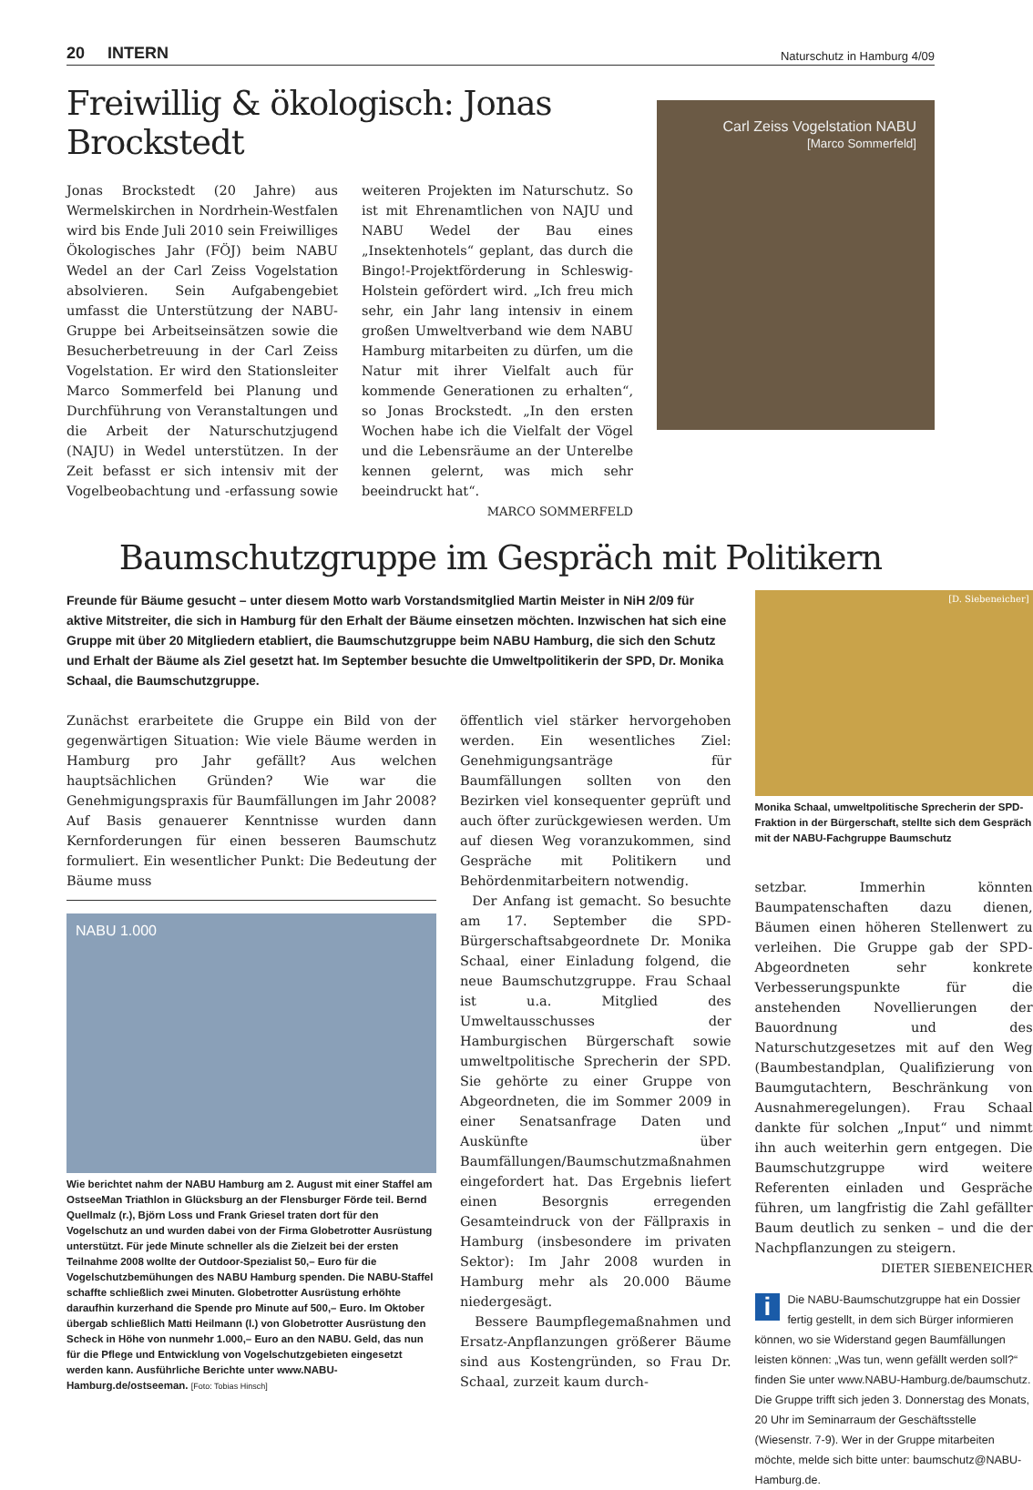20 INTERN Naturschutz in Hamburg 4/09
Freiwillig & ökologisch: Jonas Brockstedt
Jonas Brockstedt (20 Jahre) aus Wermelskirchen in Nordrhein-Westfalen wird bis Ende Juli 2010 sein Freiwilliges Ökologisches Jahr (FÖJ) beim NABU Wedel an der Carl Zeiss Vogelstation absolvieren. Sein Aufgabengebiet umfasst die Unterstützung der NABU-Gruppe bei Arbeitseinsätzen sowie die Besucherbetreuung in der Carl Zeiss Vogelstation. Er wird den Stationsleiter Marco Sommerfeld bei Planung und Durchführung von Veranstaltungen und die Arbeit der Naturschutzjugend (NAJU) in Wedel unterstützen. In der Zeit befasst er sich intensiv mit der Vogelbeobachtung und -erfassung sowie weiteren Projekten im Naturschutz. So ist mit Ehrenamtlichen von NAJU und NABU Wedel der Bau eines „Insektenhotels“ geplant, das durch die Bingo!-Projektförderung in Schleswig-Holstein gefördert wird. „Ich freu mich sehr, ein Jahr lang intensiv in einem großen Umweltverband wie dem NABU Hamburg mitarbeiten zu dürfen, um die Natur mit ihrer Vielfalt auch für kommende Generationen zu erhalten“, so Jonas Brockstedt. „In den ersten Wochen habe ich die Vielfalt der Vögel und die Lebensräume an der Unterelbe kennen gelernt, was mich sehr beeindruckt hat“.
MARCO SOMMERFELD
Carl Zeiss Vogelstation NABU
[Marco Sommerfeld]
Baumschutzgruppe im Gespräch mit Politikern
Freunde für Bäume gesucht – unter diesem Motto warb Vorstandsmitglied Martin Meister in NiH 2/09 für aktive Mitstreiter, die sich in Hamburg für den Erhalt der Bäume einsetzen möchten. Inzwischen hat sich eine Gruppe mit über 20 Mitgliedern etabliert, die Baumschutzgruppe beim NABU Hamburg, die sich den Schutz und Erhalt der Bäume als Ziel gesetzt hat. Im September besuchte die Umweltpolitikerin der SPD, Dr. Monika Schaal, die Baumschutzgruppe.
Zunächst erarbeitete die Gruppe ein Bild von der gegenwärtigen Situation: Wie viele Bäume werden in Hamburg pro Jahr gefällt? Aus welchen hauptsächlichen Gründen? Wie war die Genehmigungspraxis für Baumfällungen im Jahr 2008? Auf Basis genauerer Kenntnisse wurden dann Kernforderungen für einen besseren Baumschutz formuliert. Ein wesentlicher Punkt: Die Bedeutung der Bäume muss
NABU 1.000
Wie berichtet nahm der NABU Hamburg am 2. August mit einer Staffel am OstseeMan Triathlon in Glücksburg an der Flensburger Förde teil. Bernd Quellmalz (r.), Björn Loss und Frank Griesel traten dort für den Vogelschutz an und wurden dabei von der Firma Globetrotter Ausrüstung unterstützt. Für jede Minute schneller als die Zielzeit bei der ersten Teilnahme 2008 wollte der Outdoor-Spezialist 50,– Euro für die Vogelschutzbemühungen des NABU Hamburg spenden. Die NABU-Staffel schaffte schließlich zwei Minuten. Globetrotter Ausrüstung erhöhte daraufhin kurzerhand die Spende pro Minute auf 500,– Euro. Im Oktober übergab schließlich Matti Heilmann (l.) von Globetrotter Ausrüstung den Scheck in Höhe von nunmehr 1.000,– Euro an den NABU. Geld, das nun für die Pflege und Entwicklung von Vogelschutzgebieten eingesetzt werden kann. Ausführliche Berichte unter www.NABU-Hamburg.de/ostseeman. [Foto: Tobias Hinsch]
öffentlich viel stärker hervorgehoben werden. Ein wesentliches Ziel: Genehmigungsanträge für Baumfällungen sollten von den Bezirken viel konsequenter geprüft und auch öfter zurückgewiesen werden. Um auf diesen Weg voranzukommen, sind Gespräche mit Politikern und Behördenmitarbeitern notwendig.
Der Anfang ist gemacht. So besuchte am 17. September die SPD-Bürgerschaftsabgeordnete Dr. Monika Schaal, einer Einladung folgend, die neue Baumschutzgruppe. Frau Schaal ist u.a. Mitglied des Umweltausschusses der Hamburgischen Bürgerschaft sowie umweltpolitische Sprecherin der SPD. Sie gehörte zu einer Gruppe von Abgeordneten, die im Sommer 2009 in einer Senatsanfrage Daten und Auskünfte über Baumfällungen/Baumschutzmaßnahmen eingefordert hat. Das Ergebnis liefert einen Besorgnis erregenden Gesamteindruck von der Fällpraxis in Hamburg (insbesondere im privaten Sektor): Im Jahr 2008 wurden in Hamburg mehr als 20.000 Bäume niedergesägt.
Bessere Baumpflegemaßnahmen und Ersatz-Anpflanzungen größerer Bäume sind aus Kostengründen, so Frau Dr. Schaal, zurzeit kaum durch-
[D. Siebeneicher]
Monika Schaal, umweltpolitische Sprecherin der SPD-Fraktion in der Bürgerschaft, stellte sich dem Gespräch mit der NABU-Fachgruppe Baumschutz
setzbar. Immerhin könnten Baumpatenschaften dazu dienen, Bäumen einen höheren Stellenwert zu verleihen. Die Gruppe gab der SPD-Abgeordneten sehr konkrete Verbesserungspunkte für die anstehenden Novellierungen der Bauordnung und des Naturschutzgesetzes mit auf den Weg (Baumbestandplan, Qualifizierung von Baumgutachtern, Beschränkung von Ausnahmeregelungen). Frau Schaal dankte für solchen „Input“ und nimmt ihn auch weiterhin gern entgegen. Die Baumschutzgruppe wird weitere Referenten einladen und Gespräche führen, um langfristig die Zahl gefällter Baum deutlich zu senken – und die der Nachpflanzungen zu steigern.
DIETER SIEBENEICHER
i Die NABU-Baumschutzgruppe hat ein Dossier fertig gestellt, in dem sich Bürger informieren können, wo sie Widerstand gegen Baumfällungen leisten können: „Was tun, wenn gefällt werden soll?“ finden Sie unter www.NABU-Hamburg.de/baumschutz. Die Gruppe trifft sich jeden 3. Donnerstag des Monats, 20 Uhr im Seminarraum der Geschäftsstelle (Wiesenstr. 7-9). Wer in der Gruppe mitarbeiten möchte, melde sich bitte unter: baumschutz@NABU-Hamburg.de.